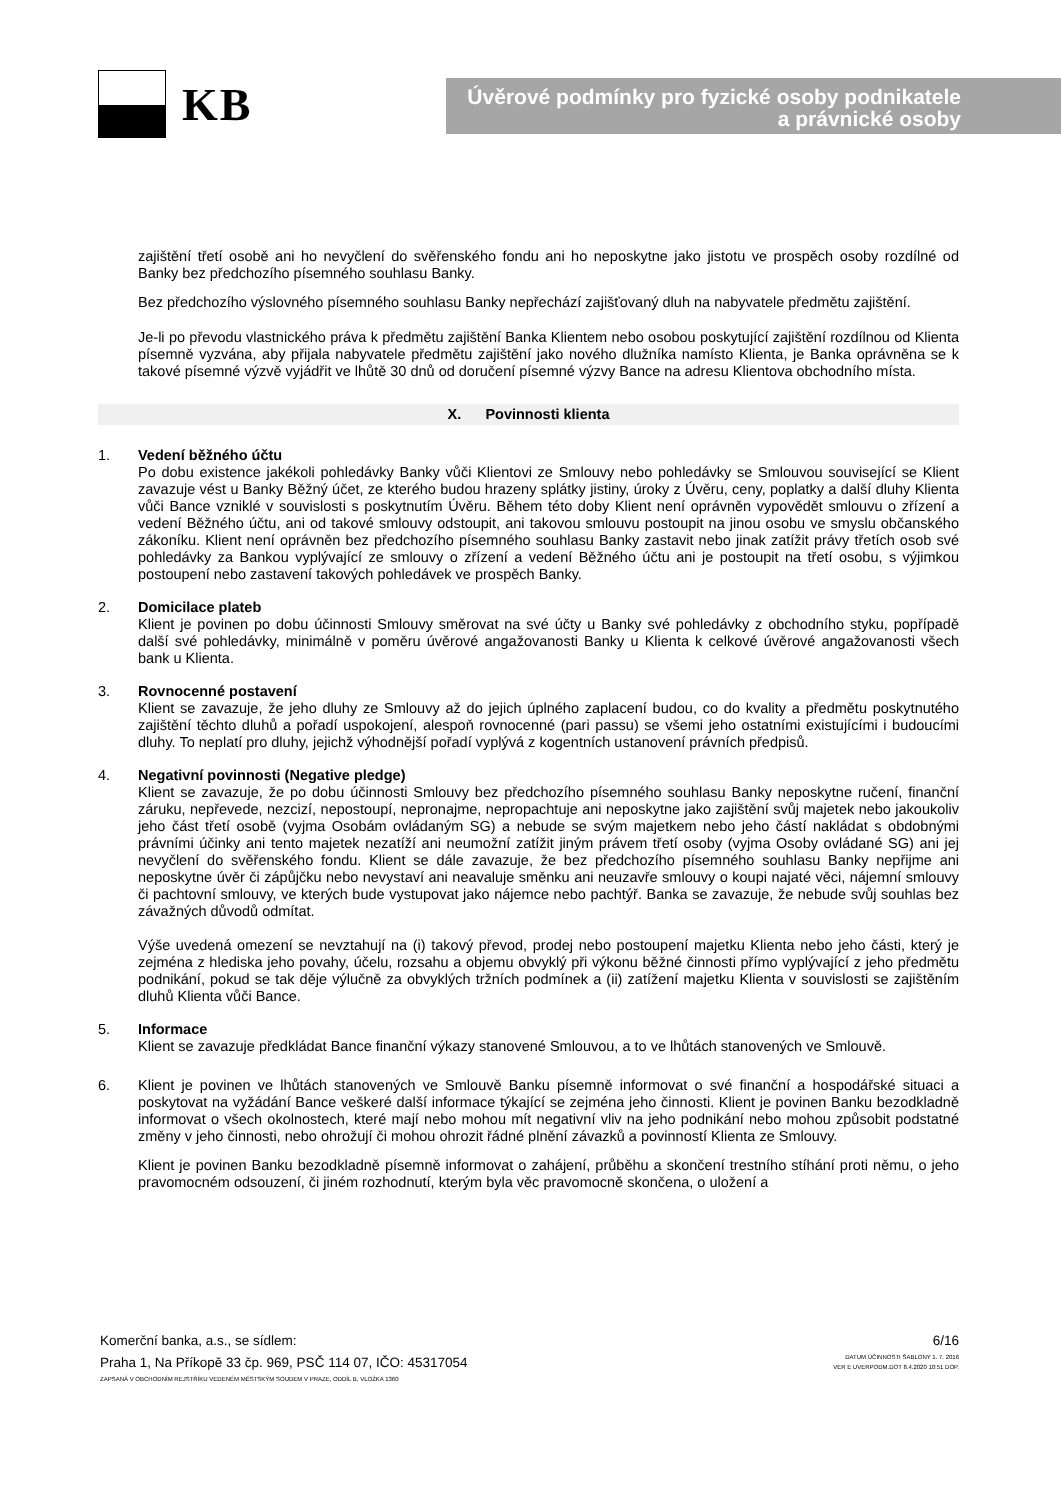KB
Úvěrové podmínky pro fyzické osoby podnikatele
a právnické osoby
zajištění třetí osobě ani ho nevyčlení do svěřenského fondu ani ho neposkytne jako jistotu ve prospěch osoby rozdílné od Banky bez předchozího písemného souhlasu Banky.
Bez předchozího výslovného písemného souhlasu Banky nepřechází zajišťovaný dluh na nabyvatele předmětu zajištění.
Je-li po převodu vlastnického práva k předmětu zajištění Banka Klientem nebo osobou poskytující zajištění rozdílnou od Klienta písemně vyzvána, aby přijala nabyvatele předmětu zajištění jako nového dlužníka namísto Klienta, je Banka oprávněna se k takové písemné výzvě vyjádřit ve lhůtě 30 dnů od doručení písemné výzvy Bance na adresu Klientova obchodního místa.
X. Povinnosti klienta
1. Vedení běžného účtu
Po dobu existence jakékoli pohledávky Banky vůči Klientovi ze Smlouvy nebo pohledávky se Smlouvou související se Klient zavazuje vést u Banky Běžný účet, ze kterého budou hrazeny splátky jistiny, úroky z Úvěru, ceny, poplatky a další dluhy Klienta vůči Bance vzniklé v souvislosti s poskytnutím Úvěru. Během této doby Klient není oprávněn vypovědět smlouvu o zřízení a vedení Běžného účtu, ani od takové smlouvy odstoupit, ani takovou smlouvu postoupit na jinou osobu ve smyslu občanského zákoníku. Klient není oprávněn bez předchozího písemného souhlasu Banky zastavit nebo jinak zatížit právy třetích osob své pohledávky za Bankou vyplývající ze smlouvy o zřízení a vedení Běžného účtu ani je postoupit na třetí osobu, s výjimkou postoupení nebo zastavení takových pohledávek ve prospěch Banky.
2. Domicilace plateb
Klient je povinen po dobu účinnosti Smlouvy směrovat na své účty u Banky své pohledávky z obchodního styku, popřípadě další své pohledávky, minimálně v poměru úvěrové angažovanosti Banky u Klienta k celkové úvěrové angažovanosti všech bank u Klienta.
3. Rovnocenné postavení
Klient se zavazuje, že jeho dluhy ze Smlouvy až do jejich úplného zaplacení budou, co do kvality a předmětu poskytnutého zajištění těchto dluhů a pořadí uspokojení, alespoň rovnocenné (pari passu) se všemi jeho ostatními existujícími i budoucími dluhy. To neplatí pro dluhy, jejichž výhodnější pořadí vyplývá z kogentních ustanovení právních předpisů.
4. Negativní povinnosti (Negative pledge)
Klient se zavazuje, že po dobu účinnosti Smlouvy bez předchozího písemného souhlasu Banky neposkytne ručení, finanční záruku, nepřevede, nezcizí, nepostoupí, nepronajme, nepropachtuje ani neposkytne jako zajištění svůj majetek nebo jakoukoliv jeho část třetí osobě (vyjma Osobám ovládaným SG) a nebude se svým majetkem nebo jeho částí nakládat s obdobnými právními účinky ani tento majetek nezatíží ani neumožní zatížit jiným právem třetí osoby (vyjma Osoby ovládané SG) ani jej nevyčlení do svěřenského fondu. Klient se dále zavazuje, že bez předchozího písemného souhlasu Banky nepřijme ani neposkytne úvěr či zápůjčku nebo nevystaví ani neavaluje směnku ani neuzavře smlouvy o koupi najaté věci, nájemní smlouvy či pachtovní smlouvy, ve kterých bude vystupovat jako nájemce nebo pachtýř. Banka se zavazuje, že nebude svůj souhlas bez závažných důvodů odmítat.
Výše uvedená omezení se nevztahují na (i) takový převod, prodej nebo postoupení majetku Klienta nebo jeho části, který je zejména z hlediska jeho povahy, účelu, rozsahu a objemu obvyklý při výkonu běžné činnosti přímo vyplývající z jeho předmětu podnikání, pokud se tak děje výlučně za obvyklých tržních podmínek a (ii) zatížení majetku Klienta v souvislosti se zajištěním dluhů Klienta vůči Bance.
5. Informace
Klient se zavazuje předkládat Bance finanční výkazy stanovené Smlouvou, a to ve lhůtách stanovených ve Smlouvě.
6. Klient je povinen ve lhůtách stanovených ve Smlouvě Banku písemně informovat o své finanční a hospodářské situaci a poskytovat na vyžádání Bance veškeré další informace týkající se zejména jeho činnosti. Klient je povinen Banku bezodkladně informovat o všech okolnostech, které mají nebo mohou mít negativní vliv na jeho podnikání nebo mohou způsobit podstatné změny v jeho činnosti, nebo ohrožují či mohou ohrozit řádné plnění závazků a povinností Klienta ze Smlouvy.
Klient je povinen Banku bezodkladně písemně informovat o zahájení, průběhu a skončení trestního stíhání proti němu, o jeho pravomocném odsouzení, či jiném rozhodnutí, kterým byla věc pravomocně skončena, o uložení a
Komerční banka, a.s., se sídlem:
Praha 1, Na Příkopě 33 čp. 969, PSČ 114 07, IČO: 45317054
ZAPSANÁ V OBCHODNÍM REJSTŘÍKU VEDENÉM MĚSTSKÝM SOUDEM V PRAZE, ODDÍL B, VLOŽKA 1360
6/16
DATUM ÚČINNOSTI ŠABLONY 1. 7. 2016
VER E UVERPODM.DOT 8.4.2020 10:51 DOP.